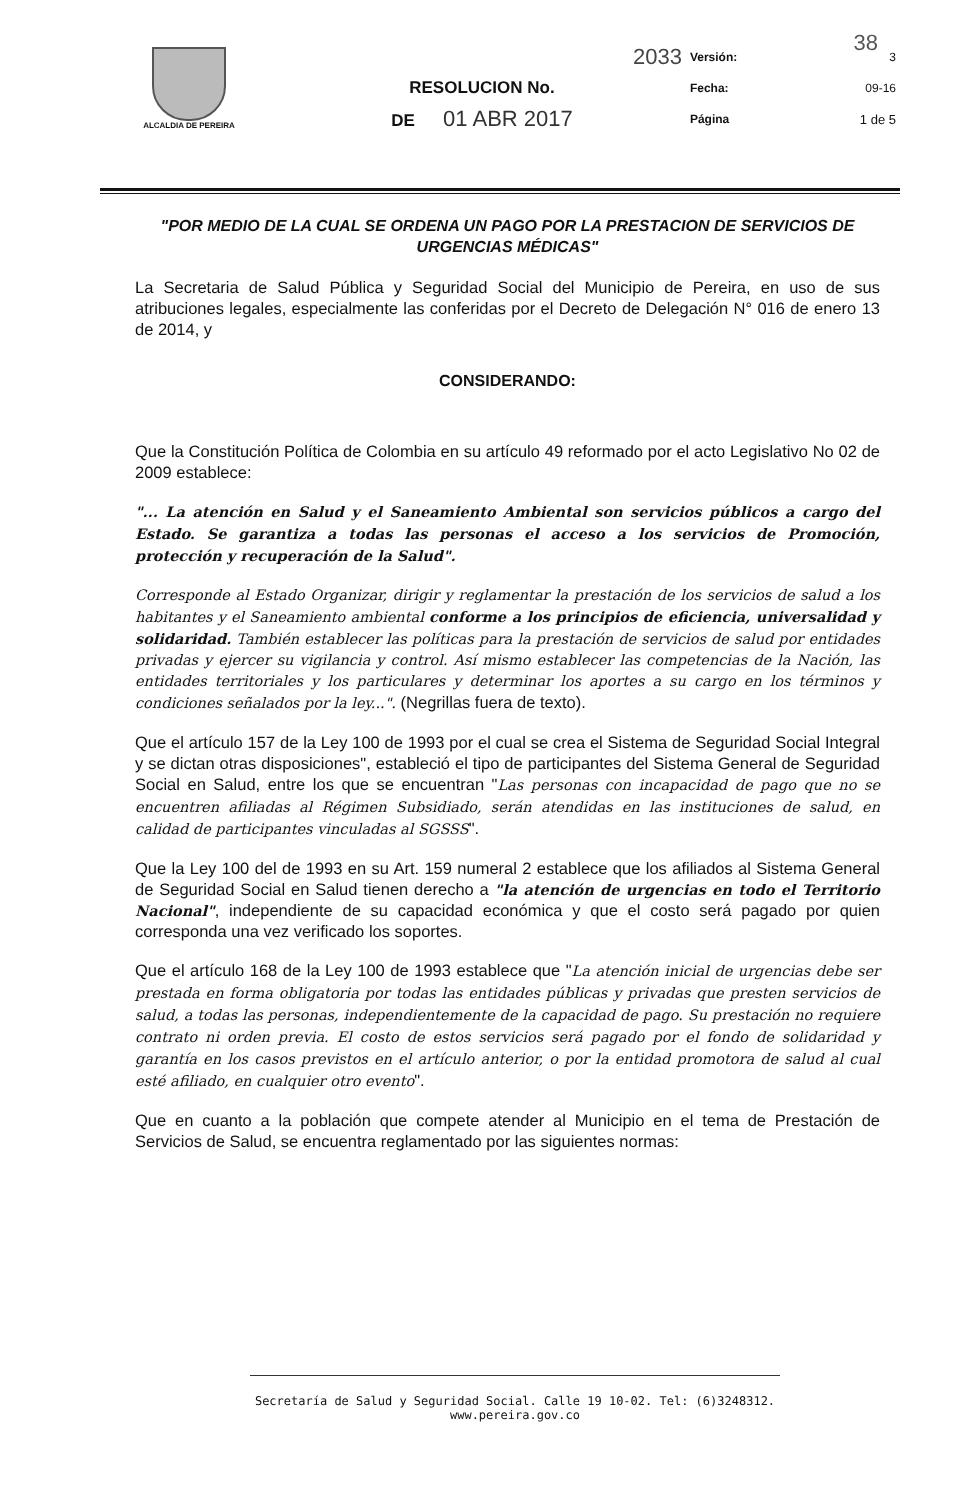38
| ALCALDIA DE PEREIRA | 2033 | Versión: | 3 |
| | RESOLUCION No. | Fecha: | 09-16 |
| | DE 01 ABR 2017 | Página | 1 de 5 |
"POR MEDIO DE LA CUAL SE ORDENA UN PAGO POR LA PRESTACION DE SERVICIOS DE URGENCIAS MÉDICAS"
La Secretaria de Salud Pública y Seguridad Social del Municipio de Pereira, en uso de sus atribuciones legales, especialmente las conferidas por el Decreto de Delegación N° 016 de enero 13 de 2014, y
CONSIDERANDO:
Que la Constitución Política de Colombia en su artículo 49 reformado por el acto Legislativo No 02 de 2009 establece:
"... La atención en Salud y el Saneamiento Ambiental son servicios públicos a cargo del Estado. Se garantiza a todas las personas el acceso a los servicios de Promoción, protección y recuperación de la Salud".
Corresponde al Estado Organizar, dirigir y reglamentar la prestación de los servicios de salud a los habitantes y el Saneamiento ambiental conforme a los principios de eficiencia, universalidad y solidaridad. También establecer las políticas para la prestación de servicios de salud por entidades privadas y ejercer su vigilancia y control. Así mismo establecer las competencias de la Nación, las entidades territoriales y los particulares y determinar los aportes a su cargo en los términos y condiciones señalados por la ley...". (Negrillas fuera de texto).
Que el artículo 157 de la Ley 100 de 1993 por el cual se crea el Sistema de Seguridad Social Integral y se dictan otras disposiciones", estableció el tipo de participantes del Sistema General de Seguridad Social en Salud, entre los que se encuentran "Las personas con incapacidad de pago que no se encuentren afiliadas al Régimen Subsidiado, serán atendidas en las instituciones de salud, en calidad de participantes vinculadas al SGSSS".
Que la Ley 100 del de 1993 en su Art. 159 numeral 2 establece que los afiliados al Sistema General de Seguridad Social en Salud tienen derecho a "la atención de urgencias en todo el Territorio Nacional", independiente de su capacidad económica y que el costo será pagado por quien corresponda una vez verificado los soportes.
Que el artículo 168 de la Ley 100 de 1993 establece que "La atención inicial de urgencias debe ser prestada en forma obligatoria por todas las entidades públicas y privadas que presten servicios de salud, a todas las personas, independientemente de la capacidad de pago. Su prestación no requiere contrato ni orden previa. El costo de estos servicios será pagado por el fondo de solidaridad y garantía en los casos previstos en el artículo anterior, o por la entidad promotora de salud al cual esté afiliado, en cualquier otro evento".
Que en cuanto a la población que compete atender al Municipio en el tema de Prestación de Servicios de Salud, se encuentra reglamentado por las siguientes normas:
Secretaría de Salud y Seguridad Social. Calle 19 10-02. Tel: (6)3248312. www.pereira.gov.co